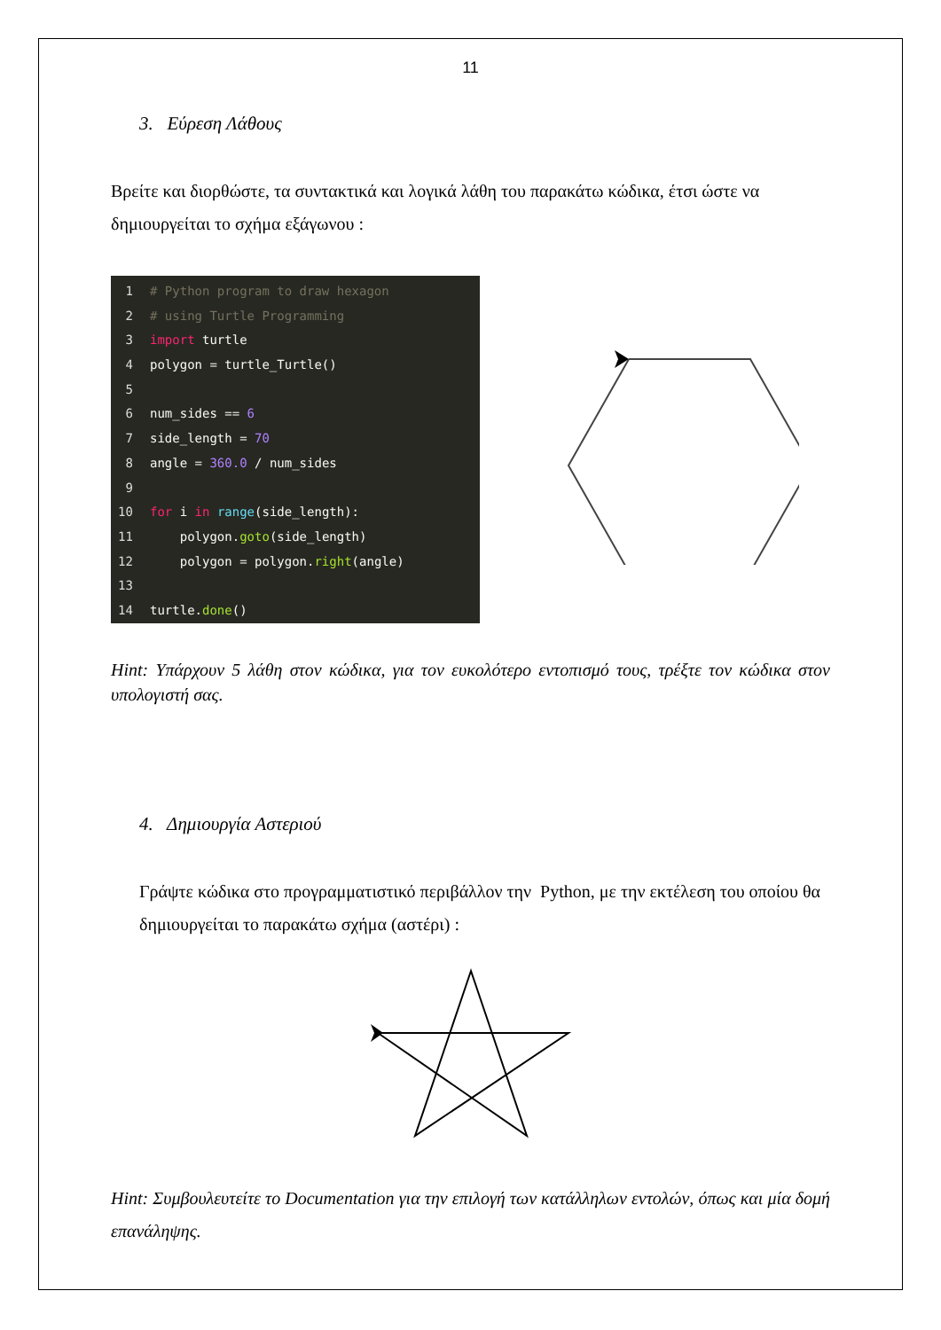11
3. Εύρεση Λάθους
Βρείτε και διορθώστε, τα συντακτικά και λογικά λάθη του παρακάτω κώδικα, έτσι ώστε να δημιουργείται το σχήμα εξάγωνου :
1 # Python program to draw hexagon
2 # using Turtle Programming
3 import turtle
4 polygon = turtle_Turtle()
5
6 num_sides == 6
7 side_length = 70
8 angle = 360.0 / num_sides
9
10 for i in range(side_length):
11 polygon.goto(side_length)
12 polygon = polygon.right(angle)
13
14 turtle.done()
Hint: Υπάρχουν 5 λάθη στον κώδικα, για τον ευκολότερο εντοπισμό τους, τρέξτε τον κώδικα στον υπολογιστή σας.
4. Δημιουργία Αστεριού
Γράψτε κώδικα στο προγραμματιστικό περιβάλλον την Python, με την εκτέλεση του οποίου θα δημιουργείται το παρακάτω σχήμα (αστέρι) :
Hint: Συμβουλευτείτε το Documentation για την επιλογή των κατάλληλων εντολών, όπως και μία δομή επανάληψης.